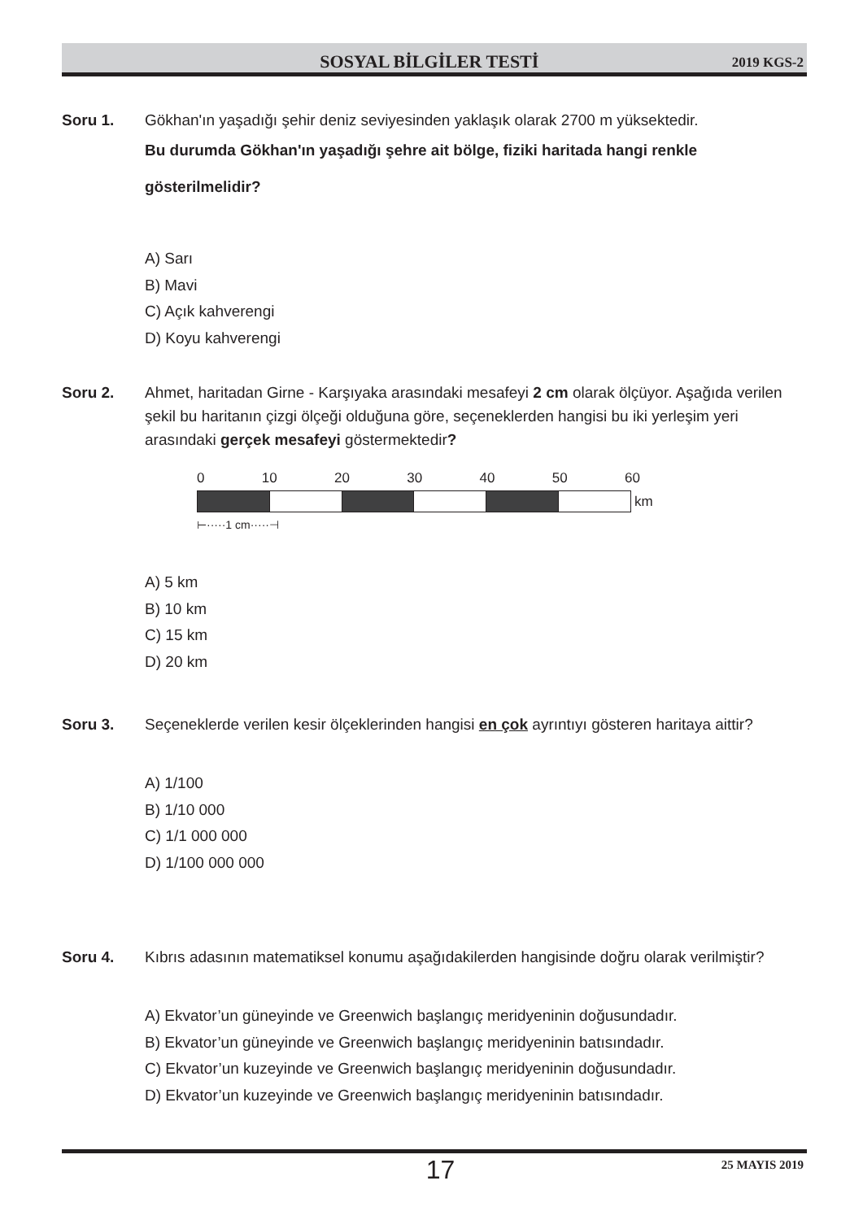SOSYAL BİLGİLER TESTİ
2019 KGS-2
Soru 1. Gökhan'ın yaşadığı şehir deniz seviyesinden yaklaşık olarak 2700 m yüksektedir.
Bu durumda Gökhan'ın yaşadığı şehre ait bölge, fiziki haritada hangi renkle gösterilmelidir?
A) Sarı
B) Mavi
C) Açık kahverengi
D) Koyu kahverengi
Soru 2. Ahmet, haritadan Girne - Karşıyaka arasındaki mesafeyi 2 cm olarak ölçüyor. Aşağıda verilen şekil bu haritanın çizgi ölçeği olduğuna göre, seçeneklerden hangisi bu iki yerleşim yeri arasındaki gerçek mesafeyi göstermektedir?
0 10 20 30 40 50 60
km
⊢·····1 cm·····⊣
A) 5 km
B) 10 km
C) 15 km
D) 20 km
Soru 3. Seçeneklerde verilen kesir ölçeklerinden hangisi en çok ayrıntıyı gösteren haritaya aittir?
A) 1/100
B) 1/10 000
C) 1/1 000 000
D) 1/100 000 000
Soru 4. Kıbrıs adasının matematiksel konumu aşağıdakilerden hangisinde doğru olarak verilmiştir?
A) Ekvator’un güneyinde ve Greenwich başlangıç meridyeninin doğusundadır.
B) Ekvator’un güneyinde ve Greenwich başlangıç meridyeninin batısındadır.
C) Ekvator’un kuzeyinde ve Greenwich başlangıç meridyeninin doğusundadır.
D) Ekvator’un kuzeyinde ve Greenwich başlangıç meridyeninin batısındadır.
17
25 MAYIS 2019